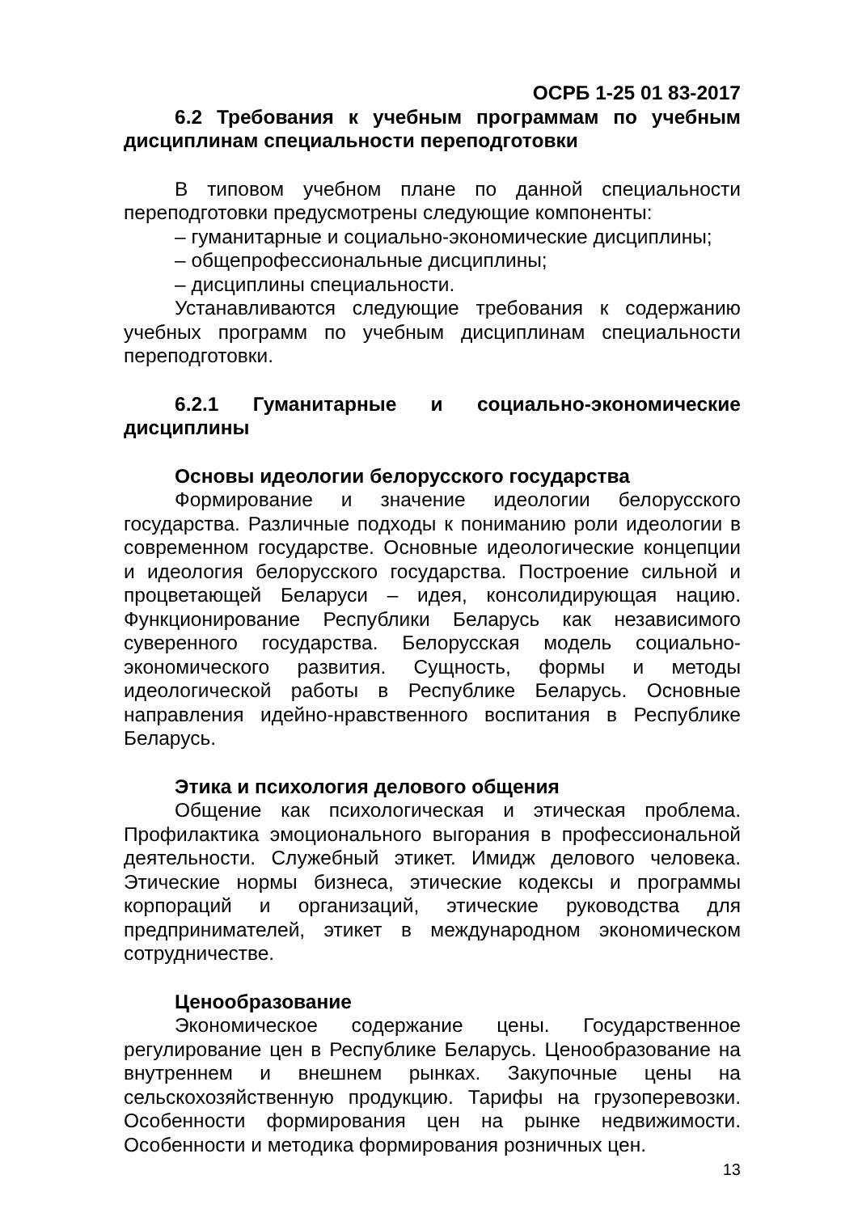ОСРБ 1-25 01 83-2017
6.2 Требования к учебным программам по учебным дисциплинам специальности переподготовки
В типовом учебном плане по данной специальности переподготовки предусмотрены следующие компоненты:
– гуманитарные и социально-экономические дисциплины;
– общепрофессиональные дисциплины;
– дисциплины специальности.
Устанавливаются следующие требования к содержанию учебных программ по учебным дисциплинам специальности переподготовки.
6.2.1 Гуманитарные и социально-экономические дисциплины
Основы идеологии белорусского государства
Формирование и значение идеологии белорусского государства. Различные подходы к пониманию роли идеологии в современном государстве. Основные идеологические концепции и идеология белорусского государства. Построение сильной и процветающей Беларуси – идея, консолидирующая нацию. Функционирование Республики Беларусь как независимого суверенного государства. Белорусская модель социально-экономического развития. Сущность, формы и методы идеологической работы в Республике Беларусь. Основные направления идейно-нравственного воспитания в Республике Беларусь.
Этика и психология делового общения
Общение как психологическая и этическая проблема. Профилактика эмоционального выгорания в профессиональной деятельности. Служебный этикет. Имидж делового человека. Этические нормы бизнеса, этические кодексы и программы корпораций и организаций, этические руководства для предпринимателей, этикет в международном экономическом сотрудничестве.
Ценообразование
Экономическое содержание цены. Государственное регулирование цен в Республике Беларусь. Ценообразование на внутреннем и внешнем рынках. Закупочные цены на сельскохозяйственную продукцию. Тарифы на грузоперевозки. Особенности формирования цен на рынке недвижимости. Особенности и методика формирования розничных цен.
13